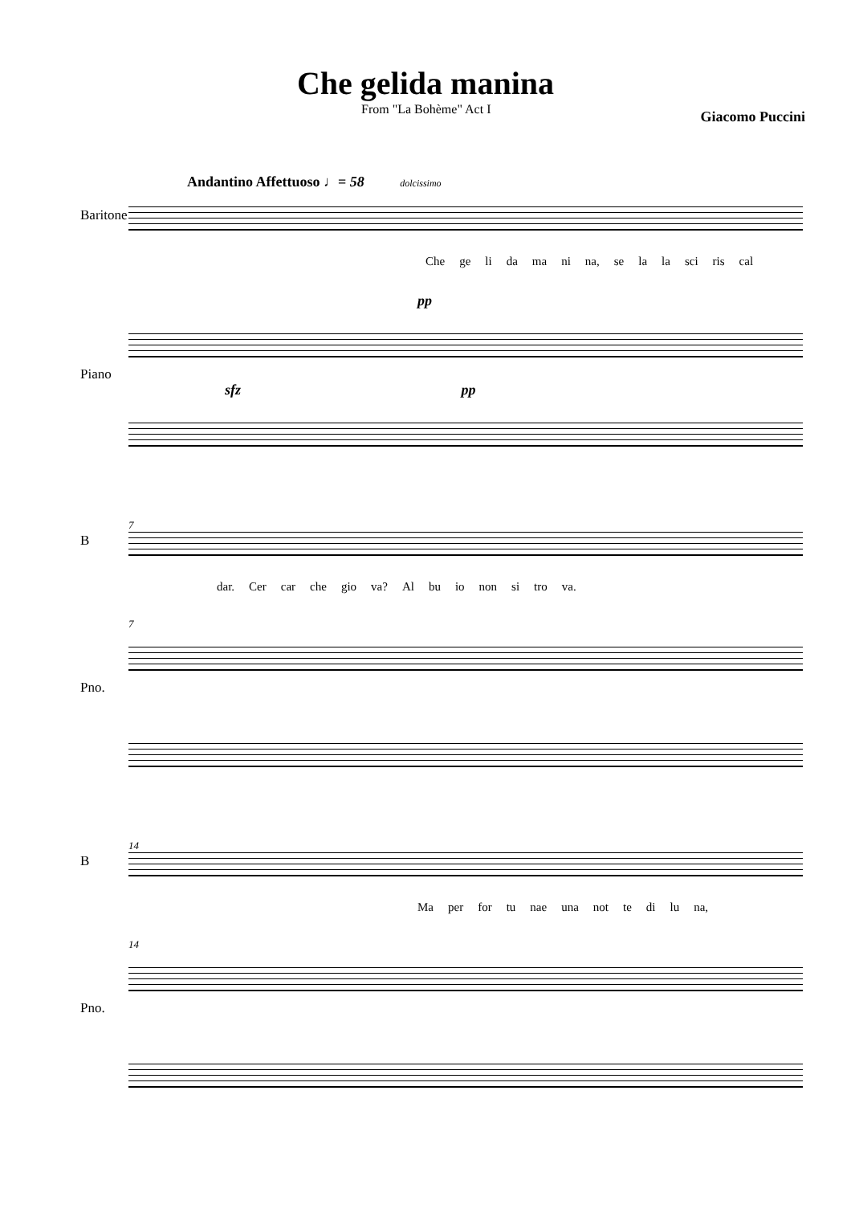Che gelida manina
From "La Bohème" Act I Giacomo Puccini
Andantino Affettuoso ♩= 58 dolcissimo
Baritone
Che ge li da ma ni na, se la la sci ris cal
pp
Piano
sfz pp
7
B
dar. Cer car che gio va? Al bu io non si tro va.
7
Pno.
14
B
Ma per for tu nae una not te di lu na,
14
Pno.